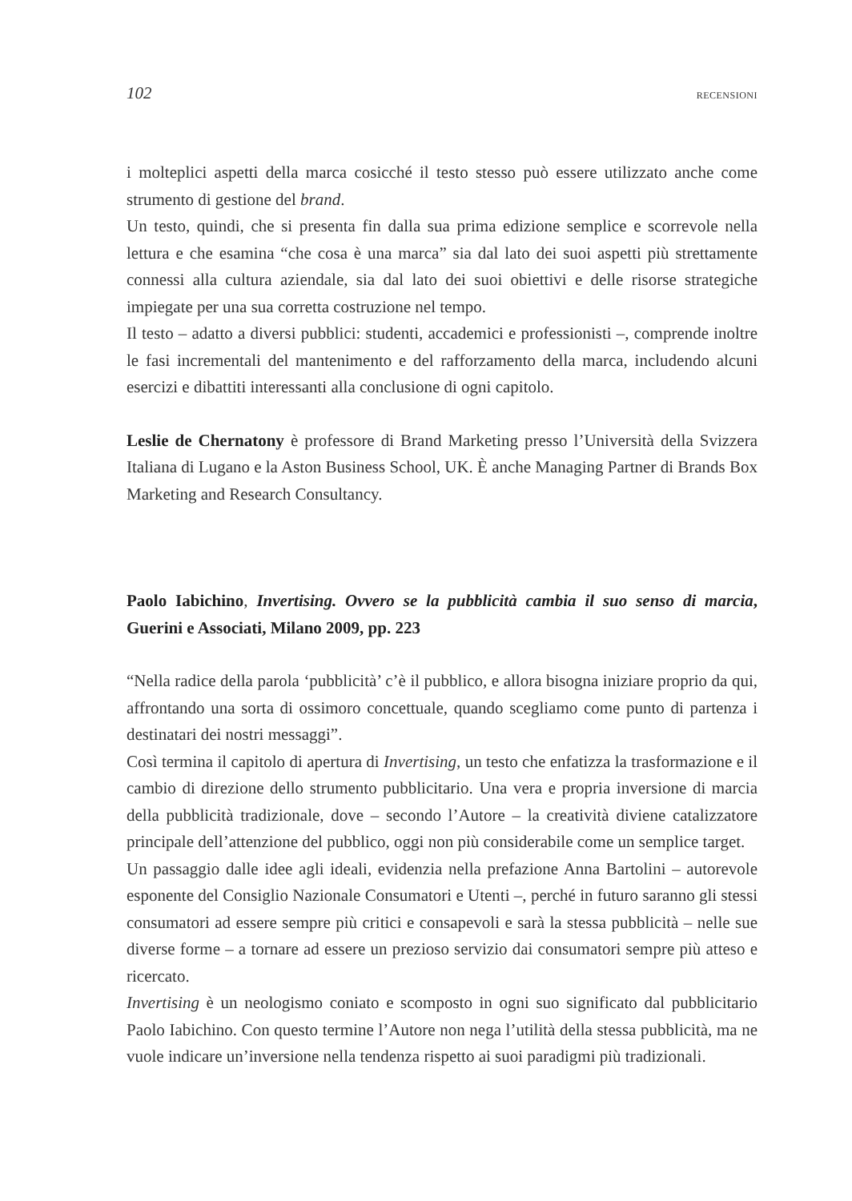102 RECENSIONI
i molteplici aspetti della marca cosicché il testo stesso può essere utilizzato anche come strumento di gestione del brand.
Un testo, quindi, che si presenta fin dalla sua prima edizione semplice e scorrevole nella lettura e che esamina “che cosa è una marca” sia dal lato dei suoi aspetti più strettamente connessi alla cultura aziendale, sia dal lato dei suoi obiettivi e delle risorse strategiche impiegate per una sua corretta costruzione nel tempo.
Il testo – adatto a diversi pubblici: studenti, accademici e professionisti –, comprende inoltre le fasi incrementali del mantenimento e del rafforzamento della marca, includendo alcuni esercizi e dibattiti interessanti alla conclusione di ogni capitolo.
Leslie de Chernatony è professore di Brand Marketing presso l’Università della Svizzera Italiana di Lugano e la Aston Business School, UK. È anche Managing Partner di Brands Box Marketing and Research Consultancy.
Paolo Iabichino, Invertising. Ovvero se la pubblicità cambia il suo senso di marcia, Guerini e Associati, Milano 2009, pp. 223
“Nella radice della parola ‘pubblicità’ c’è il pubblico, e allora bisogna iniziare proprio da qui, affrontando una sorta di ossimoro concettuale, quando scegliamo come punto di partenza i destinatari dei nostri messaggi”.
Così termina il capitolo di apertura di Invertising, un testo che enfatizza la trasformazione e il cambio di direzione dello strumento pubblicitario. Una vera e propria inversione di marcia della pubblicità tradizionale, dove – secondo l’Autore – la creatività diviene catalizzatore principale dell’attenzione del pubblico, oggi non più considerabile come un semplice target.
Un passaggio dalle idee agli ideali, evidenzia nella prefazione Anna Bartolini – autorevole esponente del Consiglio Nazionale Consumatori e Utenti –, perché in futuro saranno gli stessi consumatori ad essere sempre più critici e consapevoli e sarà la stessa pubblicità – nelle sue diverse forme – a tornare ad essere un prezioso servizio dai consumatori sempre più atteso e ricercato.
Invertising è un neologismo coniato e scomposto in ogni suo significato dal pubblicitario Paolo Iabichino. Con questo termine l’Autore non nega l’utilità della stessa pubblicità, ma ne vuole indicare un’inversione nella tendenza rispetto ai suoi paradigmi più tradizionali.